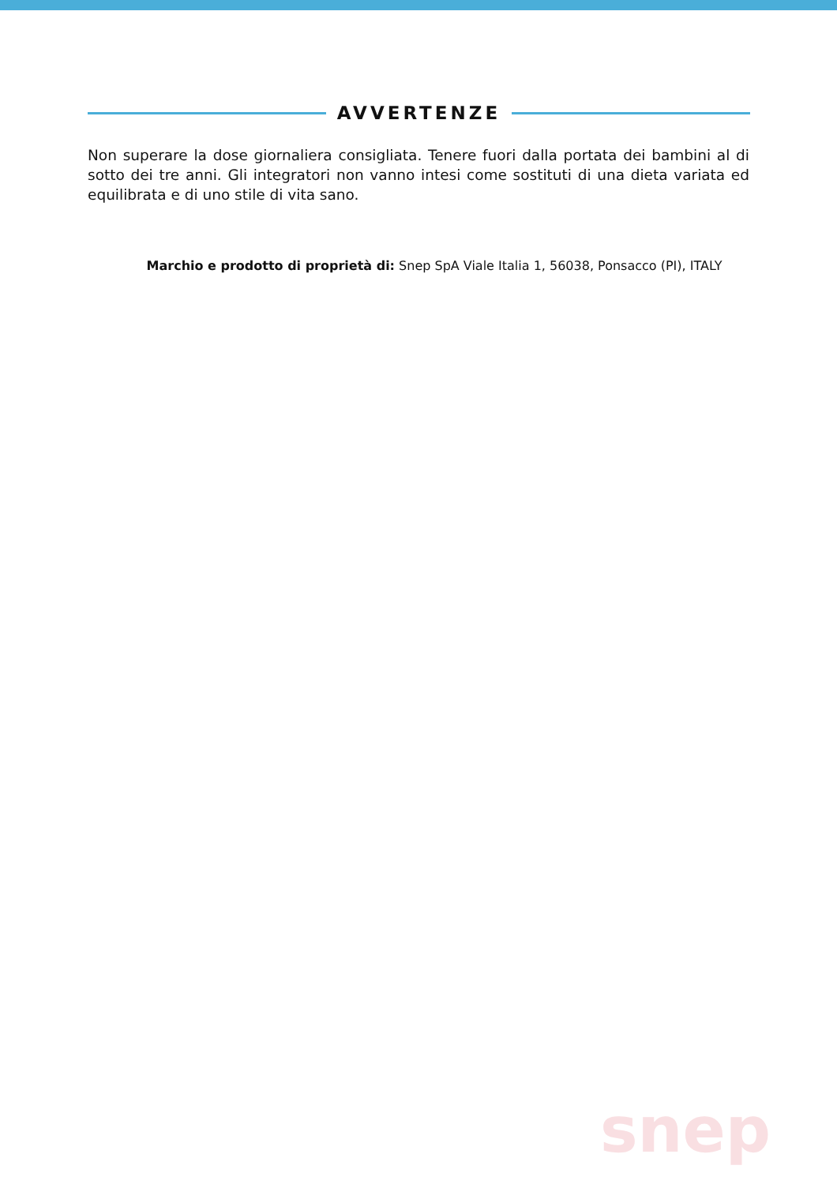AVVERTENZE
Non superare la dose giornaliera consigliata. Tenere fuori dalla portata dei bambini al di sotto dei tre anni. Gli integratori non vanno intesi come sostituti di una dieta variata ed equilibrata e di uno stile di vita sano.
Marchio e prodotto di proprietà di: Snep SpA Viale Italia 1, 56038, Ponsacco (PI), ITALY
snep